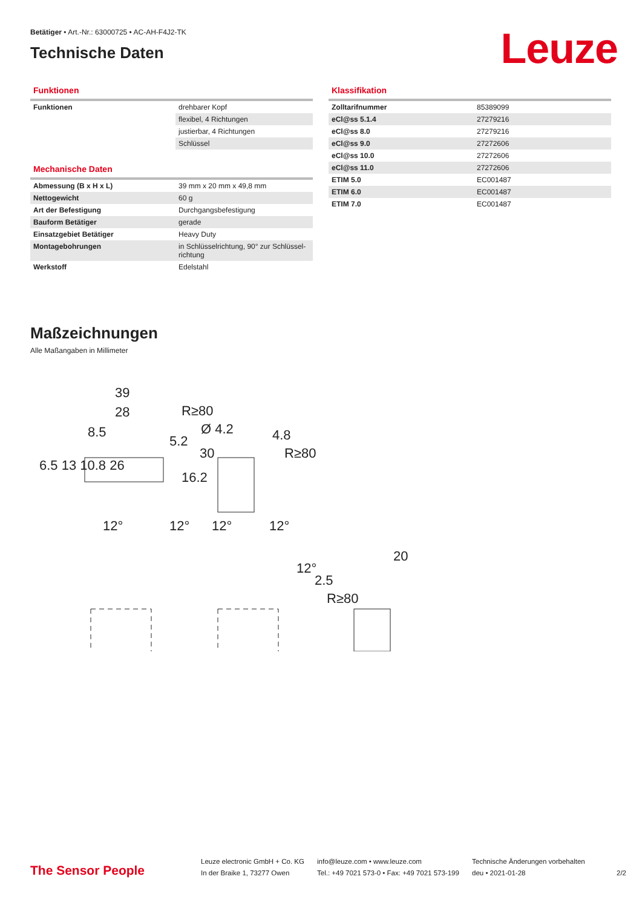Leuze
Betätiger • Art.-Nr.: 63000725 • AC-AH-F4J2-TK
Technische Daten
Funktionen
| Funktionen | drehbarer Kopf |
| | flexibel, 4 Richtungen |
| | justierbar, 4 Richtungen |
| | Schlüssel |
Mechanische Daten
| Abmessung (B x H x L) | 39 mm x 20 mm x 49,8 mm |
| Nettogewicht | 60 g |
| Art der Befestigung | Durchgangsbefestigung |
| Bauform Betätiger | gerade |
| Einsatzgebiet Betätiger | Heavy Duty |
| Montagebohrungen | in Schlüsselrichtung, 90° zur Schlüssel-richtung |
| Werkstoff | Edelstahl |
Klassifikation
| Zolltarifnummer | 85389099 |
| eCl@ss 5.1.4 | 27279216 |
| eCl@ss 8.0 | 27279216 |
| eCl@ss 9.0 | 27272606 |
| eCl@ss 10.0 | 27272606 |
| eCl@ss 11.0 | 27272606 |
| ETIM 5.0 | EC001487 |
| ETIM 6.0 | EC001487 |
| ETIM 7.0 | EC001487 |
Maßzeichnungen
Alle Maßangaben in Millimeter
39
28
8.5
Ø 4.2
4.8
30
16.2
5.2
6.5 13 10.8 26
R≥80
R≥80
R≥80
12°
12°
12°
12°
12°
2.5
20
The Sensor People
Leuze electronic GmbH + Co. KG
In der Braike 1, 73277 Owen
info@leuze.com • www.leuze.com
Tel.: +49 7021 573-0 • Fax: +49 7021 573-199
Technische Änderungen vorbehalten
deu • 2021-01-28
2/2